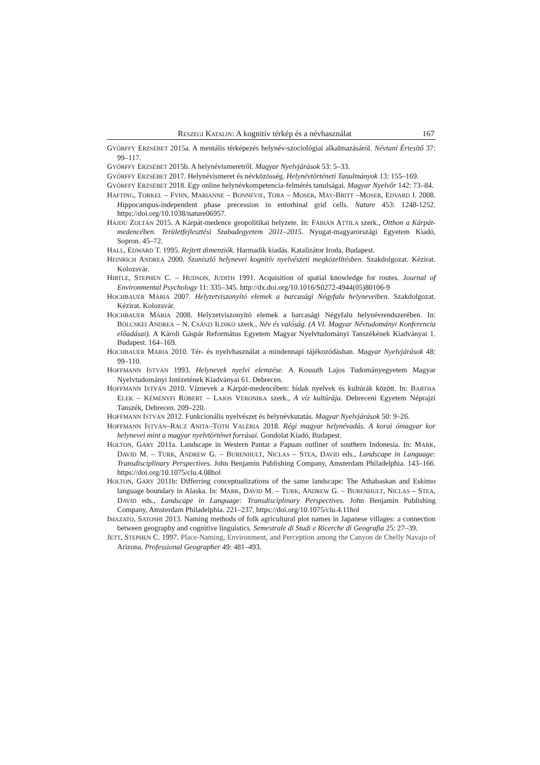RESZEGI KATALIN: A kognitív térkép és a névhasználat 167
GYŐRFFY ERZSÉBET 2015a. A mentális térképezés helynév-szociológiai alkalmazásáról. Névtani Értesítő 37: 99–117.
GYŐRFFY ERZSÉBET 2015b. A helynévismeretről. Magyar Nyelvjárások 53: 5–33.
GYŐRFFY ERZSÉBET 2017. Helynévismeret és névközösség. Helynévtörténeti Tanulmányok 13: 155–169.
GYŐRFFY ERZSÉBET 2018. Egy online helynévkompetencia-felmérés tanulságai. Magyar Nyelvőr 142: 73–84.
HAFTING, TORKEL – FYHN, MARIANNE – BONNEVIE, TORA – MOSER, MAY-BRITT –MOSER, EDVARD I. 2008. Hippocampus-independent phase precession in entorhinal grid cells. Nature 453: 1248-1252. https://doi.org/10.1038/nature06957.
HAJDÚ ZOLTÁN 2015. A Kárpát-medence geopolitikai helyzete. In: FÁBIÁN ATTILA szerk., Otthon a Kárpát-medencében. Területfejlesztési Szabadegyetem 2011–2015. Nyugat-magyarországi Egyetem Kiadó, Sopron. 45–72.
HALL, EDWARD T. 1995. Rejtett dimenziók. Harmadik kiadás. Katalizátor Iroda, Budapest.
HEINRICH ANDREA 2000. Szaniszló helynevei kognitív nyelvészeti megközelítésben. Szakdolgozat. Kézirat. Kolozsvár.
HIRTLE, STEPHEN C. – HUDSON, JUDITH 1991. Acquisition of spatial knowledge for routes. Journal of Environmental Psychology 11: 335–345. http://dx.doi.org/10.1016/S0272-4944(05)80106-9
HOCHBAUER MÁRIA 2007. Helyzetviszonyító elemek a barcasági Négyfalu helyneveiben. Szakdolgozat. Kézirat. Kolozsvár.
HOCHBAUER MÁRIA 2008. Helyzetviszonyító elemek a barcasági Négyfalu helynévrendszerében. In: BÖLCSKEI ANDREA – N. CSÁSZI ILDIKÓ szerk., Név és valóság. (A VI. Magyar Névtudományi Konferencia előadásai). A Károli Gáspár Református Egyetem Magyar Nyelvtudományi Tanszékének Kiadványai 1. Budapest. 164–169.
HOCHBAUER MÁRIA 2010. Tér- és nyelvhasználat a mindennapi tájékozódásban. Magyar Nyelvjárások 48: 99–110.
HOFFMANN ISTVÁN 1993. Helynevek nyelvi elemzése. A Kossuth Lajos Tudományegyetem Magyar Nyelvtudományi Intézetének Kiadványai 61. Debrecen.
HOFFMANN ISTVÁN 2010. Víznevek a Kárpát-medencében: hidak nyelvek és kultúrák között. In: BARTHA ELEK – KÉMÉNYFI RÓBERT – LAJOS VERONIKA szerk., A víz kultúrája. Debreceni Egyetem Néprajzi Tanszék, Debrecen. 209–220.
HOFFMANN ISTVÁN 2012. Funkcionális nyelvészet és helynévkutatás. Magyar Nyelvjárások 50: 9–26.
HOFFMANN ISTVÁN–RÁCZ ANITA–TÓTH VALÉRIA 2018. Régi magyar helynévadás. A korai ómagyar kor helynevei mint a magyar nyelvtörténet forrásai. Gondolat Kiadó, Budapest.
HOLTON, GARY 2011a. Landscape in Western Pantar a Papuan outliner of southern Indonesia. In: MARK, DAVID M. – TURK, ANDREW G. – BURENHULT, NICLAS – STEA, DAVID eds., Landscape in Language: Transdisciplinary Perspectives. John Benjamin Publishing Company, Amsterdam Philadelphia. 143–166. https://doi.org/10.1075/clu.4.08hol
HOLTON, GARY 2011b: Differring conceptualizations of the same landscape: The Athabaskan and Eskimo language boundary in Alaska. In: MARK, DAVID M. – TURK, ANDREW G. – BURENHULT, NICLAS – STEA, DAVID eds., Landscape in Language: Transdisciplinary Perspectives. John Benjamin Publishing Company, Amsterdam Philadelphia. 221–237. https://doi.org/10.1075/clu.4.11hol
IMAZATO, SATOSHI 2013. Naming methods of folk agricultural plot names in Japanese villages: a connection between geography and cognitive linguistics. Semestrale di Studi e Ricerche di Geografia 25: 27–39.
JETT, STEPHEN C. 1997. Place-Naming, Environment, and Perception among the Canyon de Chelly Navajo of Arizona. Professional Geographer 49: 481–493.